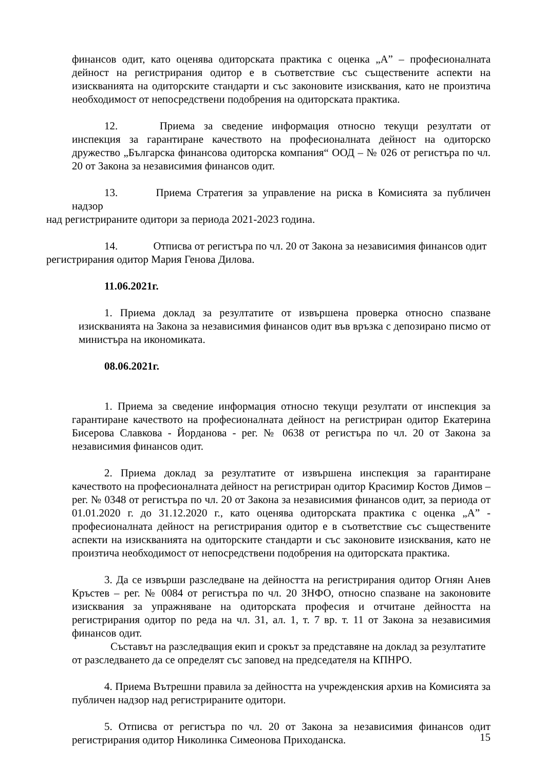финансов одит, като оценява одиторската практика с оценка „А” – професионалната дейност на регистрирания одитор е в съответствие със съществените аспекти на изискванията на одиторските стандарти и със законовите изисквания, като не произтича необходимост от непосредствени подобрения на одиторската практика.
12. Приема за сведение информация относно текущи резултати от инспекция за гарантиране качеството на професионалната дейност на одиторско дружество „Българска финансова одиторска компания“ ООД – № 026 от регистъра по чл. 20 от Закона за независимия финансов одит.
13. Приема Стратегия за управление на риска в Комисията за публичен надзор
над регистрираните одитори за периода 2021-2023 година.
14. Отписва от регистъра по чл. 20 от Закона за независимия финансов одит
регистрирания одитор Мария Генова Дилова.
11.06.2021г.
1. Приема доклад за резултатите от извършена проверка относно спазване изискванията на Закона за независимия финансов одит във връзка с депозирано писмо от министъра на икономиката.
08.06.2021г.
1. Приема за сведение информация относно текущи резултати от инспекция за гарантиране качеството на професионалната дейност на регистриран одитор Екатерина Бисерова Славкова - Йорданова - рег. № 0638 от регистъра по чл. 20 от Закона за независимия финансов одит.
2. Приема доклад за резултатите от извършена инспекция за гарантиране качеството на професионалната дейност на регистриран одитор Красимир Костов Димов – рег. № 0348 от регистъра по чл. 20 от Закона за независимия финансов одит, за периода от 01.01.2020 г. до 31.12.2020 г., като оценява одиторската практика с оценка „А” - професионалната дейност на регистрирания одитор е в съответствие със съществените аспекти на изискванията на одиторските стандарти и със законовите изисквания, като не произтича необходимост от непосредствени подобрения на одиторската практика.
3. Да се извърши разследване на дейността на регистрирания одитор Огнян Анев Кръстев – рег. № 0084 от регистъра по чл. 20 ЗНФО, относно спазване на законовите изисквания за упражняване на одиторската професия и отчитане дейността на регистрирания одитор по реда на чл. 31, ал. 1, т. 7 вр. т. 11 от Закона за независимия финансов одит.
Съставът на разследващия екип и срокът за представяне на доклад за резултатите от разследването да се определят със заповед на председателя на КПНРО.
4. Приема Вътрешни правила за дейността на учрежденския архив на Комисията за публичен надзор над регистрираните одитори.
5. Отписва от регистъра по чл. 20 от Закона за независимия финансов одит регистрирания одитор Николинка Симеонова Приходанска.
15